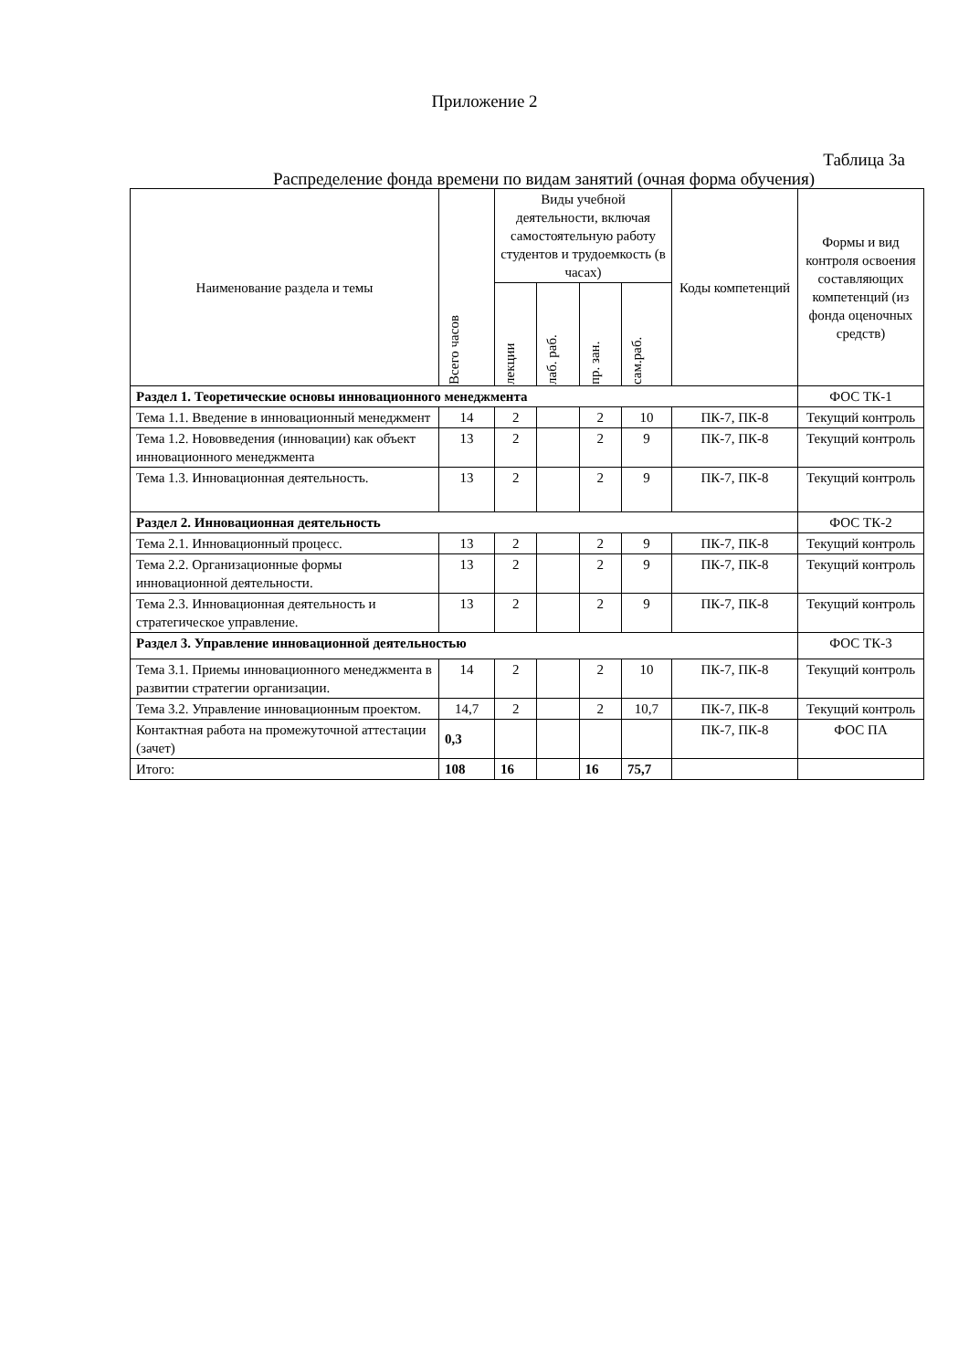Приложение 2
Таблица 3а
Распределение фонда времени по видам занятий (очная форма обучения)
| Наименование раздела и темы | Всего часов | Виды учебной деятельности, включая самостоятельную работу студентов и трудоемкость (в часах) | | | | Коды компетенций | Формы и вид контроля освоения составляющих компетенций (из фонда оценочных средств) |
| --- | --- | --- | --- | --- | --- | --- | --- |
| | | лекции | лаб. раб. | пр. зан. | сам.раб. | | |
| Раздел 1. Теоретические основы инновационного менеджмента | | | | | | | ФОС ТК-1 |
| Тема 1.1. Введение в инновационный менеджмент | 14 | 2 | | 2 | 10 | ПК-7, ПК-8 | Текущий контроль |
| Тема 1.2. Нововведения (инновации) как объект инновационного менеджмента | 13 | 2 | | 2 | 9 | ПК-7, ПК-8 | Текущий контроль |
| Тема 1.3. Инновационная деятельность. | 13 | 2 | | 2 | 9 | ПК-7, ПК-8 | Текущий контроль |
| Раздел 2. Инновационная деятельность | | | | | | | ФОС ТК-2 |
| Тема 2.1. Инновационный процесс. | 13 | 2 | | 2 | 9 | ПК-7, ПК-8 | Текущий контроль |
| Тема 2.2. Организационные формы инновационной деятельности. | 13 | 2 | | 2 | 9 | ПК-7, ПК-8 | Текущий контроль |
| Тема 2.3. Инновационная деятельность и стратегическое управление. | 13 | 2 | | 2 | 9 | ПК-7, ПК-8 | Текущий контроль |
| Раздел 3. Управление инновационной деятельностью | | | | | | | ФОС ТК-3 |
| Тема 3.1. Приемы инновационного менеджмента в развитии стратегии организации. | 14 | 2 | | 2 | 10 | ПК-7, ПК-8 | Текущий контроль |
| Тема 3.2. Управление инновационным проектом. | 14,7 | 2 | | 2 | 10,7 | ПК-7, ПК-8 | Текущий контроль |
| Контактная работа на промежуточной аттестации (зачет) | 0,3 | | | | | ПК-7, ПК-8 | ФОС ПА |
| Итого: | 108 | 16 | | 16 | 75,7 | | |